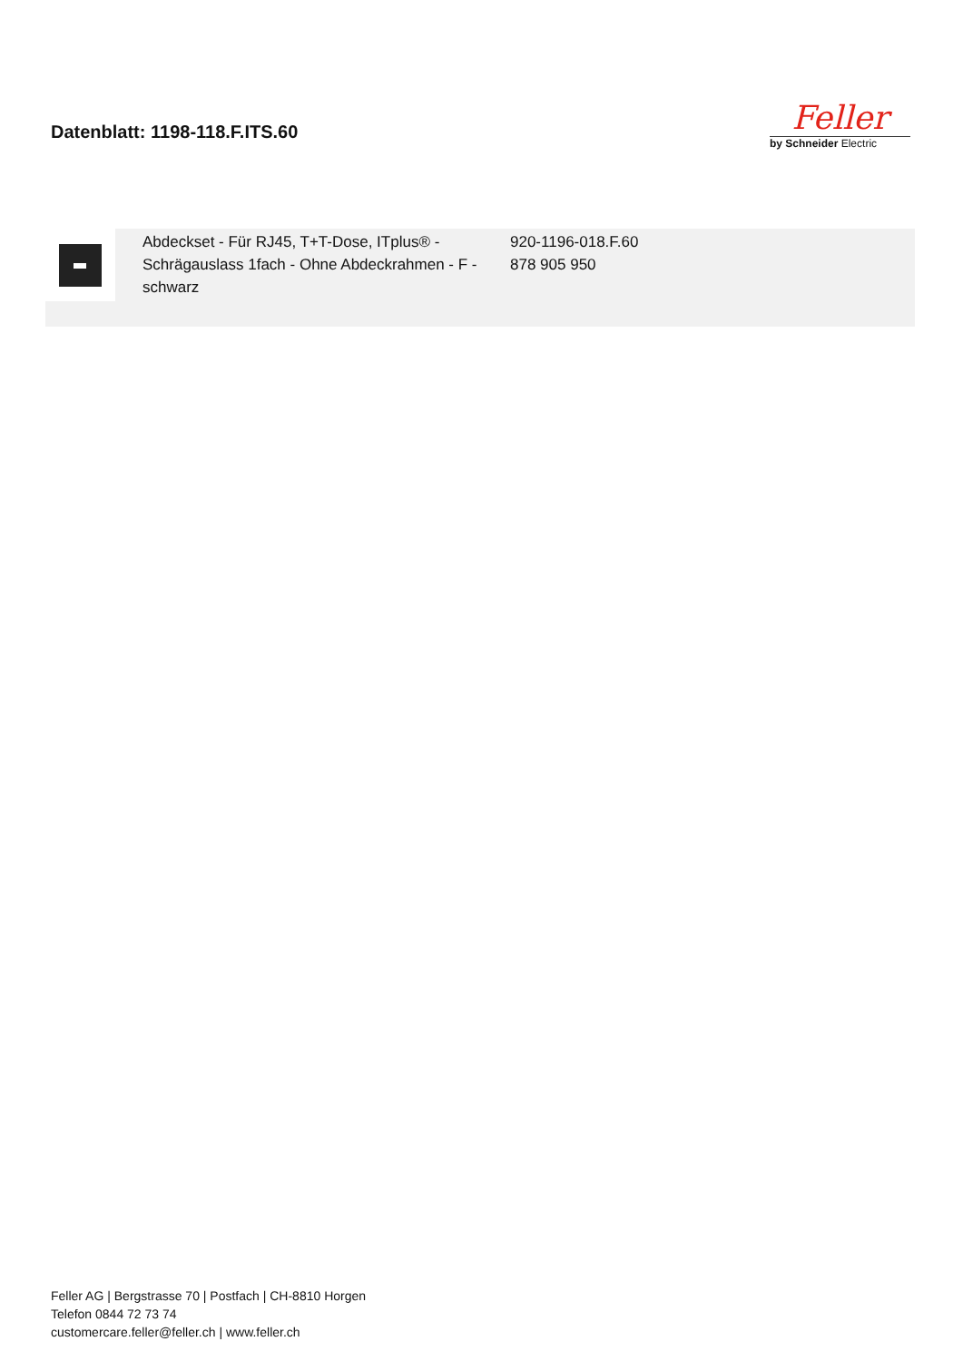Datenblatt: 1198-118.F.ITS.60
Feller
by Schneider Electric
| | Abdeckset - Für RJ45, T+T-Dose, ITplus® - Schrägauslass 1fach - Ohne Abdeckrahmen - F - schwarz | 920-1196-018.F.60 878 905 950 |
Feller AG | Bergstrasse 70 | Postfach | CH-8810 Horgen
Telefon 0844 72 73 74
customercare.feller@feller.ch | www.feller.ch